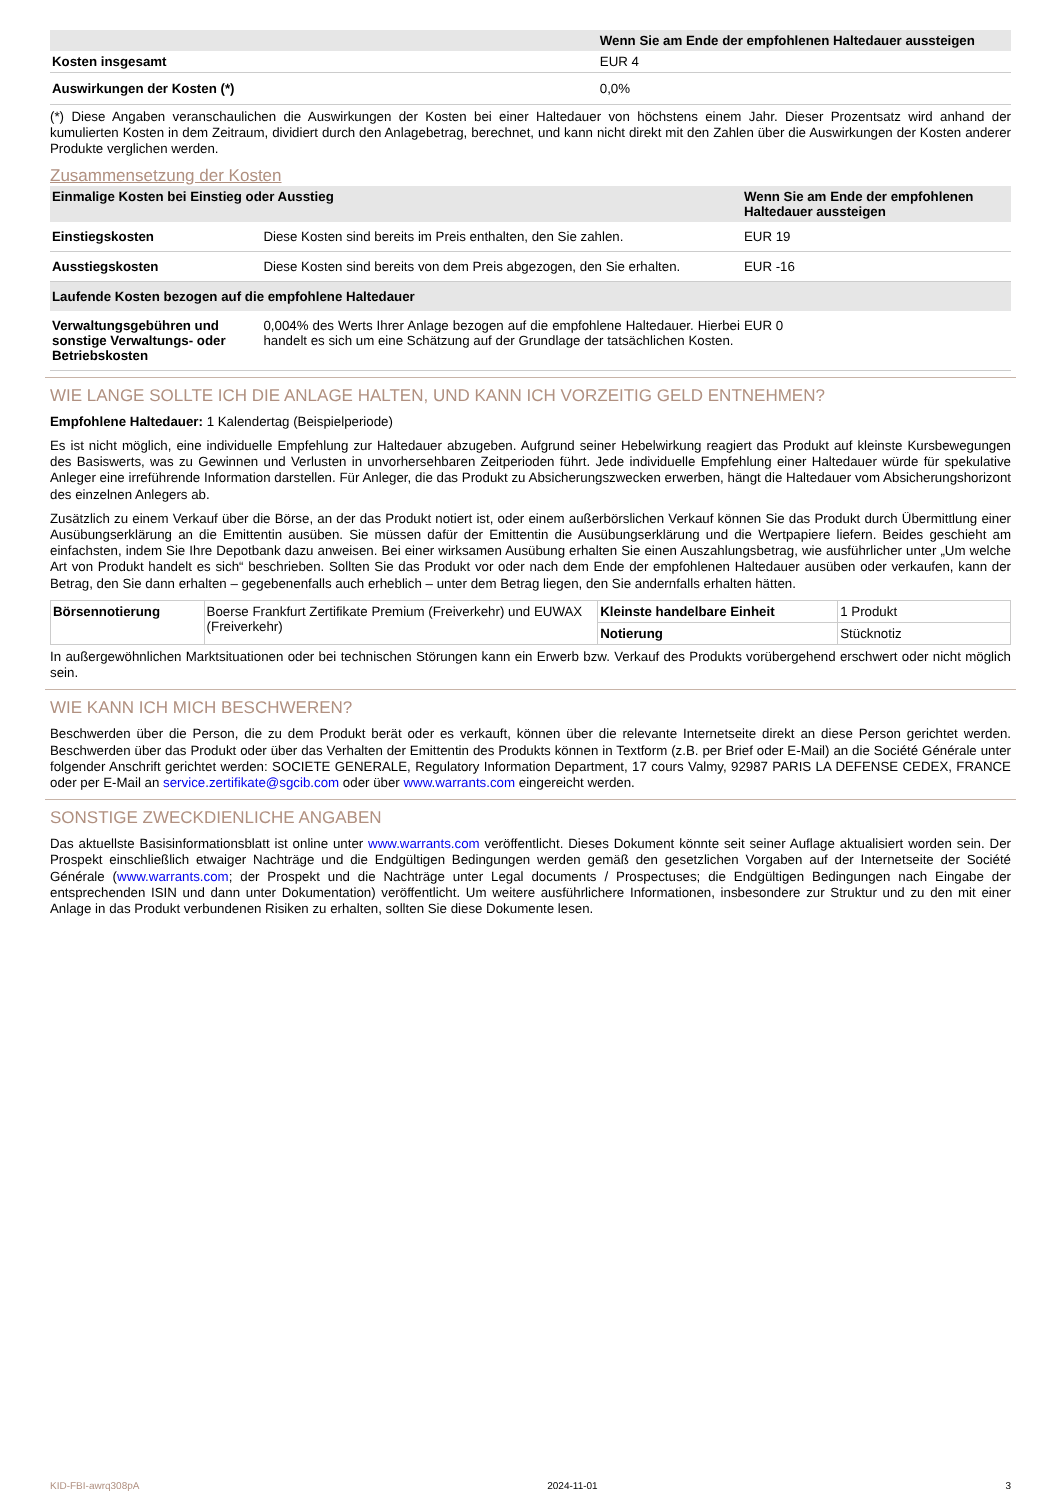| | Wenn Sie am Ende der empfohlenen Haltedauer aussteigen |
| --- | --- |
| Kosten insgesamt | EUR 4 |
| Auswirkungen der Kosten (*) | 0,0% |
(*) Diese Angaben veranschaulichen die Auswirkungen der Kosten bei einer Haltedauer von höchstens einem Jahr. Dieser Prozentsatz wird anhand der kumulierten Kosten in dem Zeitraum, dividiert durch den Anlagebetrag, berechnet, und kann nicht direkt mit den Zahlen über die Auswirkungen der Kosten anderer Produkte verglichen werden.
Zusammensetzung der Kosten
| Einmalige Kosten bei Einstieg oder Ausstieg | | Wenn Sie am Ende der empfohlenen Haltedauer aussteigen |
| --- | --- | --- |
| Einstiegskosten | Diese Kosten sind bereits im Preis enthalten, den Sie zahlen. | EUR 19 |
| Ausstiegskosten | Diese Kosten sind bereits von dem Preis abgezogen, den Sie erhalten. | EUR -16 |
| Laufende Kosten bezogen auf die empfohlene Haltedauer | | |
| Verwaltungsgebühren und sonstige Verwaltungs- oder Betriebskosten | 0,004% des Werts Ihrer Anlage bezogen auf die empfohlene Haltedauer. Hierbei handelt es sich um eine Schätzung auf der Grundlage der tatsächlichen Kosten. | EUR 0 |
WIE LANGE SOLLTE ICH DIE ANLAGE HALTEN, UND KANN ICH VORZEITIG GELD ENTNEHMEN?
Empfohlene Haltedauer: 1 Kalendertag (Beispielperiode)
Es ist nicht möglich, eine individuelle Empfehlung zur Haltedauer abzugeben. Aufgrund seiner Hebelwirkung reagiert das Produkt auf kleinste Kursbewegungen des Basiswerts, was zu Gewinnen und Verlusten in unvorhersehbaren Zeitperioden führt. Jede individuelle Empfehlung einer Haltedauer würde für spekulative Anleger eine irreführende Information darstellen. Für Anleger, die das Produkt zu Absicherungszwecken erwerben, hängt die Haltedauer vom Absicherungshorizont des einzelnen Anlegers ab.
Zusätzlich zu einem Verkauf über die Börse, an der das Produkt notiert ist, oder einem außerbörslichen Verkauf können Sie das Produkt durch Übermittlung einer Ausübungserklärung an die Emittentin ausüben. Sie müssen dafür der Emittentin die Ausübungserklärung und die Wertpapiere liefern. Beides geschieht am einfachsten, indem Sie Ihre Depotbank dazu anweisen. Bei einer wirksamen Ausübung erhalten Sie einen Auszahlungsbetrag, wie ausführlicher unter „Um welche Art von Produkt handelt es sich“ beschrieben. Sollten Sie das Produkt vor oder nach dem Ende der empfohlenen Haltedauer ausüben oder verkaufen, kann der Betrag, den Sie dann erhalten – gegebenenfalls auch erheblich – unter dem Betrag liegen, den Sie andernfalls erhalten hätten.
| Börsennotierung | Boerse Frankfurt Zertifikate Premium (Freiverkehr) und EUWAX (Freiverkehr) | Kleinste handelbare Einheit | 1 Produkt |
| | | Notierung | Stücknotiz |
In außergewöhnlichen Marktsituationen oder bei technischen Störungen kann ein Erwerb bzw. Verkauf des Produkts vorübergehend erschwert oder nicht möglich sein.
WIE KANN ICH MICH BESCHWEREN?
Beschwerden über die Person, die zu dem Produkt berät oder es verkauft, können über die relevante Internetseite direkt an diese Person gerichtet werden. Beschwerden über das Produkt oder über das Verhalten der Emittentin des Produkts können in Textform (z.B. per Brief oder E-Mail) an die Société Générale unter folgender Anschrift gerichtet werden: SOCIETE GENERALE, Regulatory Information Department, 17 cours Valmy, 92987 PARIS LA DEFENSE CEDEX, FRANCE oder per E-Mail an service.zertifikate@sgcib.com oder über www.warrants.com eingereicht werden.
SONSTIGE ZWECKDIENLICHE ANGABEN
Das aktuellste Basisinformationsblatt ist online unter www.warrants.com veröffentlicht. Dieses Dokument könnte seit seiner Auflage aktualisiert worden sein. Der Prospekt einschließlich etwaiger Nachträge und die Endgültigen Bedingungen werden gemäß den gesetzlichen Vorgaben auf der Internetseite der Société Générale (www.warrants.com; der Prospekt und die Nachträge unter Legal documents / Prospectuses; die Endgültigen Bedingungen nach Eingabe der entsprechenden ISIN und dann unter Dokumentation) veröffentlicht. Um weitere ausführlichere Informationen, insbesondere zur Struktur und zu den mit einer Anlage in das Produkt verbundenen Risiken zu erhalten, sollten Sie diese Dokumente lesen.
KID-FBI-awrq308pA 2024-11-01 3